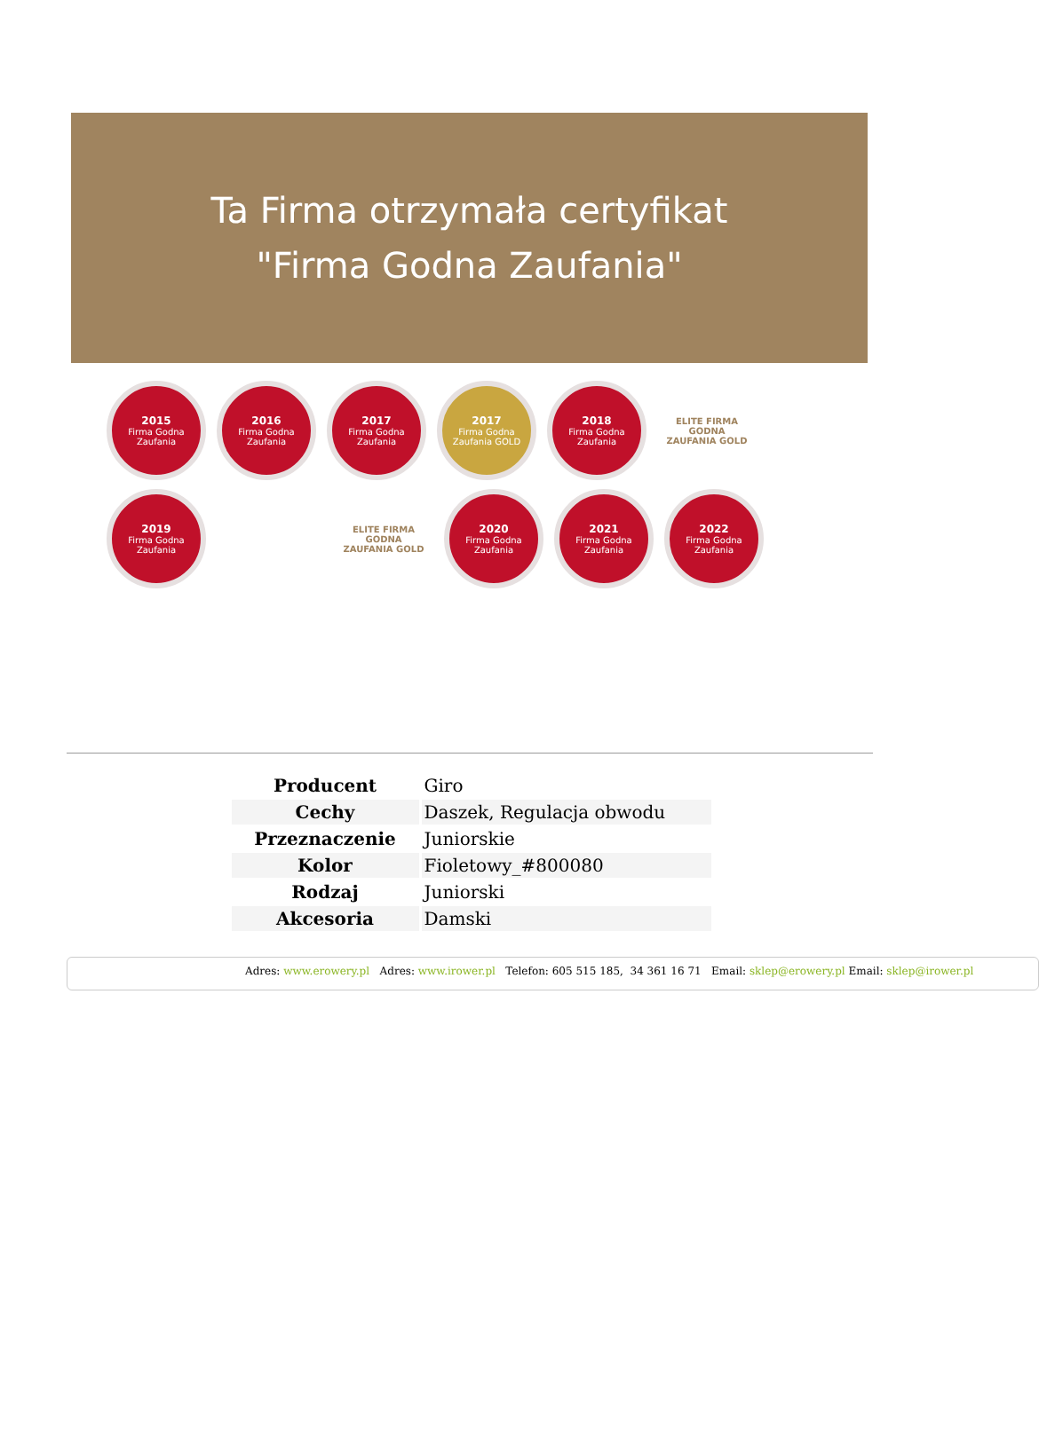Ta Firma otrzymała certyfikat
"Firma Godna Zaufania"
2015
Firma Godna Zaufania
2016
Firma Godna Zaufania
2017
Firma Godna Zaufania
2017
Firma Godna Zaufania GOLD
2018
Firma Godna Zaufania
ELITE FIRMA GODNA ZAUFANIA GOLD
2019
Firma Godna Zaufania
ELITE FIRMA GODNA ZAUFANIA GOLD
2020
Firma Godna Zaufania
2021
Firma Godna Zaufania
2022
Firma Godna Zaufania
| Producent | Giro |
| Cechy | Daszek, Regulacja obwodu |
| Przeznaczenie | Juniorskie |
| Kolor | Fioletowy_#800080 |
| Rodzaj | Juniorski |
| Akcesoria | Damski |
Adres: www.erowery.pl Adres: www.irower.pl Telefon: 605 515 185, 34 361 16 71 Email: sklep@erowery.pl Email: sklep@irower.pl